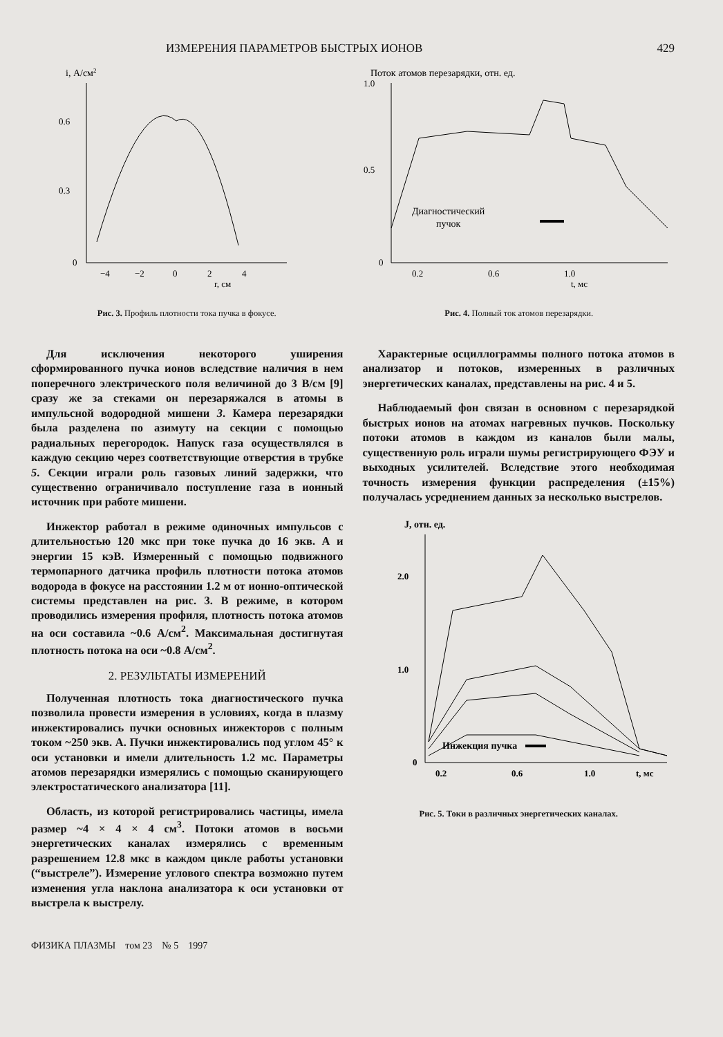ИЗМЕРЕНИЯ ПАРАМЕТРОВ БЫСТРЫХ ИОНОВ 429
i, А/см2
0.6
0.3
0
−4
−2
0
2
4
r, см
Рис. 3. Профиль плотности тока пучка в фокусе.
Поток атомов перезарядки, отн. ед.
1.0
0.5
0
0.2
0.6
1.0
t, мс
Диагностический
пучок
Рис. 4. Полный ток атомов перезарядки.
Для исключения некоторого уширения сформированного пучка ионов вследствие наличия в нем поперечного электрического поля величиной до 3 В/см [9] сразу же за стеками он перезаряжался в атомы в импульсной водородной мишени 3. Камера перезарядки была разделена по азимуту на секции с помощью радиальных перегородок. Напуск газа осуществлялся в каждую секцию через соответствующие отверстия в трубке 5. Секции играли роль газовых линий задержки, что существенно ограничивало поступление газа в ионный источник при работе мишени.
Инжектор работал в режиме одиночных импульсов с длительностью 120 мкс при токе пучка до 16 экв. А и энергии 15 кэВ. Измеренный с помощью подвижного термопарного датчика профиль плотности потока атомов водорода в фокусе на расстоянии 1.2 м от ионно-оптической системы представлен на рис. 3. В режиме, в котором проводились измерения профиля, плотность потока атомов на оси составила ~0.6 А/см<sup>2</sup>. Максимальная достигнутая плотность потока на оси ~0.8 А/см<sup>2</sup>.
2. РЕЗУЛЬТАТЫ ИЗМЕРЕНИЙ
Полученная плотность тока диагностического пучка позволила провести измерения в условиях, когда в плазму инжектировались пучки основных инжекторов с полным током ~250 экв. А. Пучки инжектировались под углом 45° к оси установки и имели длительность 1.2 мс. Параметры атомов перезарядки измерялись с помощью сканирующего электростатического анализатора [11].
Область, из которой регистрировались частицы, имела размер ~4 × 4 × 4 см<sup>3</sup>. Потоки атомов в восьми энергетических каналах измерялись с временным разрешением 12.8 мкс в каждом цикле работы установки (“выстреле”). Измерение углового спектра возможно путем изменения угла наклона анализатора к оси установки от выстрела к выстрелу.
Характерные осциллограммы полного потока атомов в анализатор и потоков, измеренных в различных энергетических каналах, представлены на рис. 4 и 5.
Наблюдаемый фон связан в основном с перезарядкой быстрых ионов на атомах нагревных пучков. Поскольку потоки атомов в каждом из каналов были малы, существенную роль играли шумы регистрирующего ФЭУ и выходных усилителей. Вследствие этого необходимая точность измерения функции распределения (±15%) получалась усреднением данных за несколько выстрелов.
J, отн. ед.
2.0
1.0
0
0.2
0.6
1.0
t, мс
Инжекция пучка
Рис. 5. Токи в различных энергетических каналах.
ФИЗИКА ПЛАЗМЫ том 23 № 5 1997